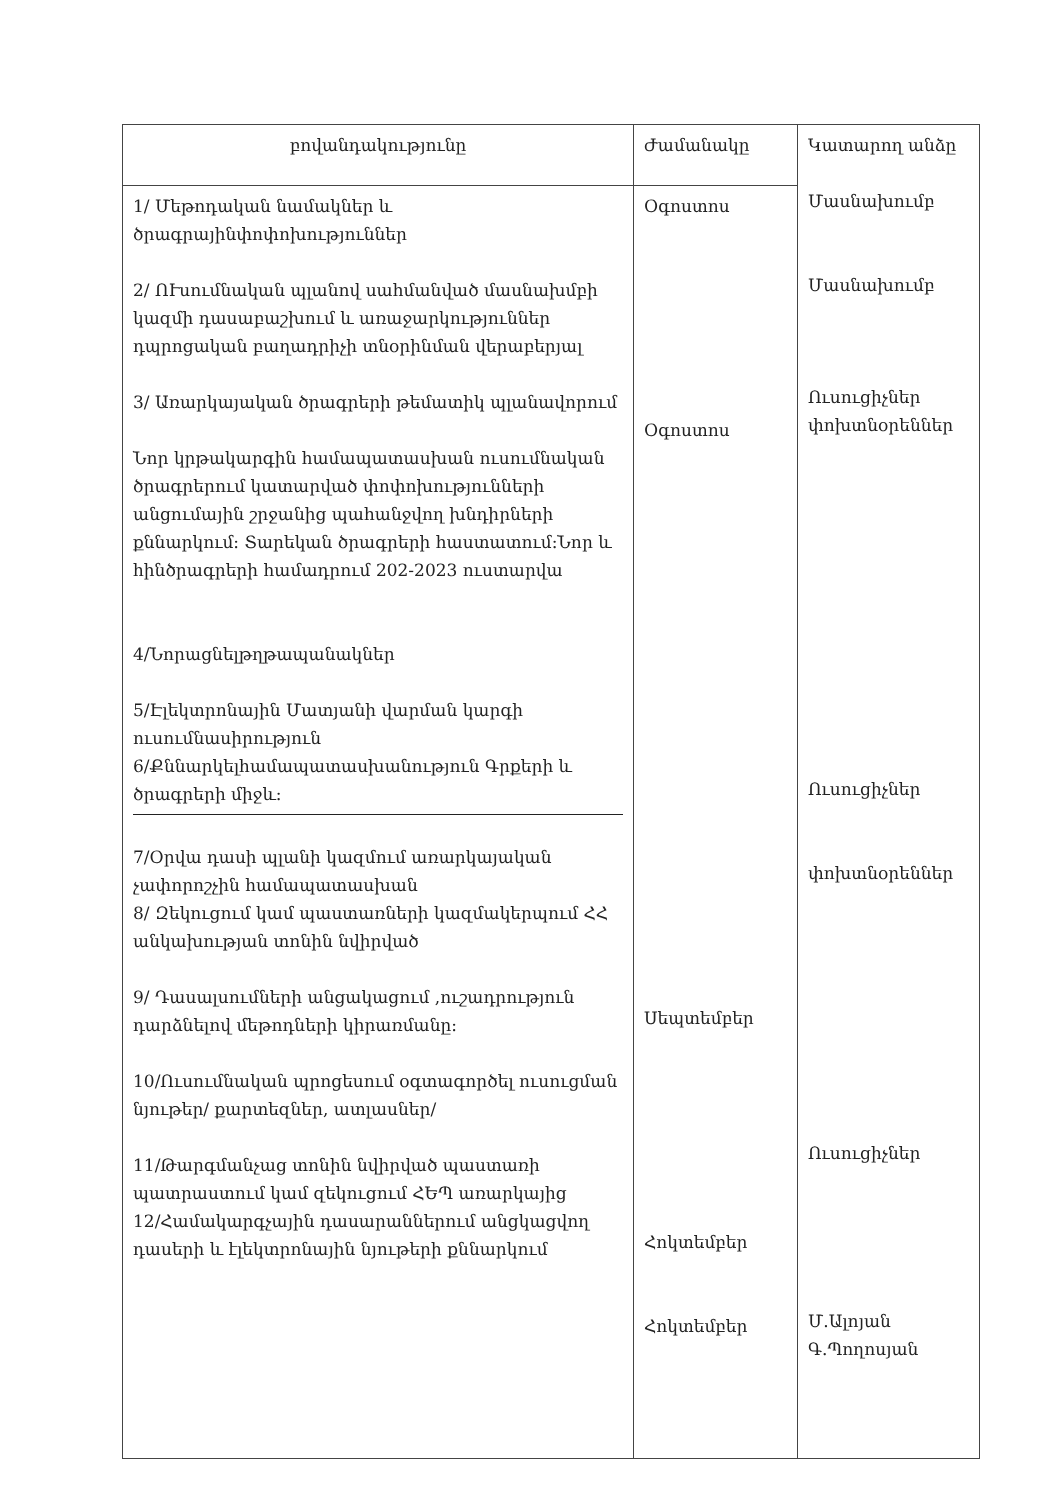| բովանդակությունը | Ժամանակը | Կատարող անձը Մասնախումբ Մասնախումբ Ուսուցիչներ փոխտնօրեններ Ուսուցիչներ փոխտնօրեններ Ուսուցիչներ Մ.Ալոյան Գ.Պողոսյան |
| --- | --- | --- |
| 1/ Մեթոդական նամակներ և ծրագրայինփոփոխություններ 2/ ՈՒսումնական պլանով սահմանված մասնախմբի կազմի դասաբաշխում և առաջարկություններ դպրոցական բաղադրիչի տնօրինման վերաբերյալ 3/ Առարկայական ծրագրերի թեմատիկ պլանավորում Նոր կրթակարգին համապատասխան ուսումնական ծրագրերում կատարված փոփոխությունների անցումային շրջանից պահանջվող խնդիրների քննարկում: Տարեկան ծրագրերի հաստատում:Նոր և հինծրագրերի համադրում 202-2023 ուստարվա 4/Նորացնելթղթապանակներ 5/Էլեկտրոնային Մատյանի վարման կարգի ուսումնասիրություն 6/Քննարկելհամապատասխանություն Գրքերի և ծրագրերի միջև: 7/Օրվա դասի պլանի կազմում առարկայական չափորոշչին համապատասխան 8/ Զեկուցում կամ պաստառների կազմակերպում ՀՀ անկախության տոնին նվիրված 9/ Դասալսումների անցակացում ,ուշադրություն դարձնելով մեթոդների կիրառմանը: 10/Ուսումնական պրոցեսում օգտագործել ուսուցման նյութեր/ քարտեզներ, ատլասներ/ 11/Թարգմանչաց տոնին նվիրված պաստառի պատրաստում կամ զեկուցում ՀԵՊ առարկայից 12/Համակարգչային դասարաններում անցկացվող դասերի և էլեկտրոնային նյութերի քննարկում | Օգոստոս Օգոստոս Սեպտեմբեր Հոկտեմբեր Հոկտեմբեր | |